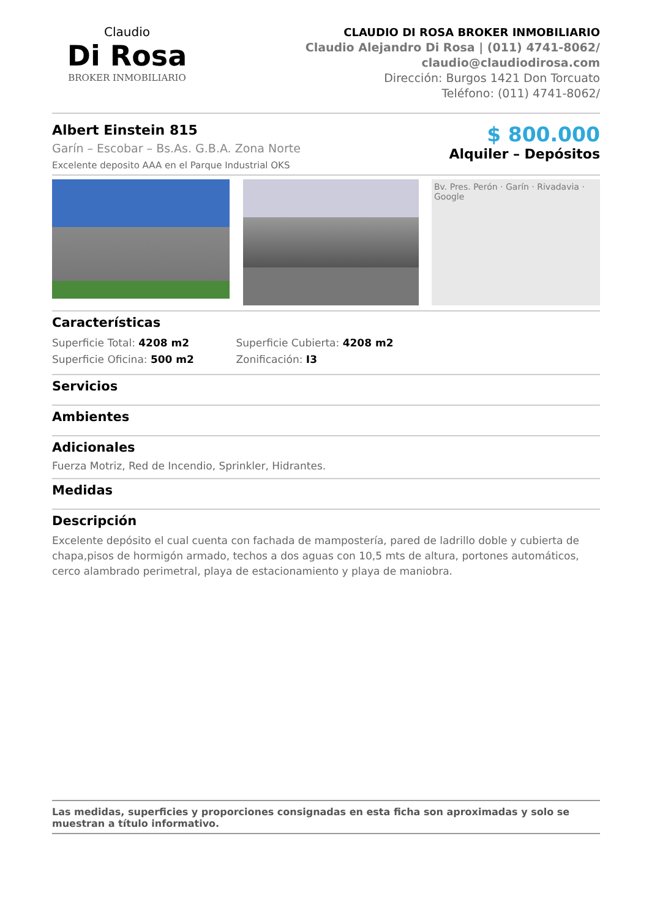Claudio
Di Rosa
BROKER INMOBILIARIO
CLAUDIO DI ROSA BROKER INMOBILIARIO
Claudio Alejandro Di Rosa | (011) 4741-8062/
claudio@claudiodirosa.com
Dirección: Burgos 1421 Don Torcuato
Teléfono: (011) 4741-8062/
Albert Einstein 815
Garín – Escobar – Bs.As. G.B.A. Zona Norte
Excelente deposito AAA en el Parque Industrial OKS
$ 800.000
Alquiler – Depósitos
Bv. Pres. Perón · Garín · Rivadavia · Google
Características
Superficie Total: 4208 m2 Superficie Cubierta: 4208 m2 Superficie Oficina: 500 m2 Zonificación: I3
Servicios
Ambientes
Adicionales
Fuerza Motriz, Red de Incendio, Sprinkler, Hidrantes.
Medidas
Descripción
Excelente depósito el cual cuenta con fachada de mampostería, pared de ladrillo doble y cubierta de chapa,pisos de hormigón armado, techos a dos aguas con 10,5 mts de altura, portones automáticos, cerco alambrado perimetral, playa de estacionamiento y playa de maniobra.
Las medidas, superficies y proporciones consignadas en esta ficha son aproximadas y solo se muestran a título informativo.